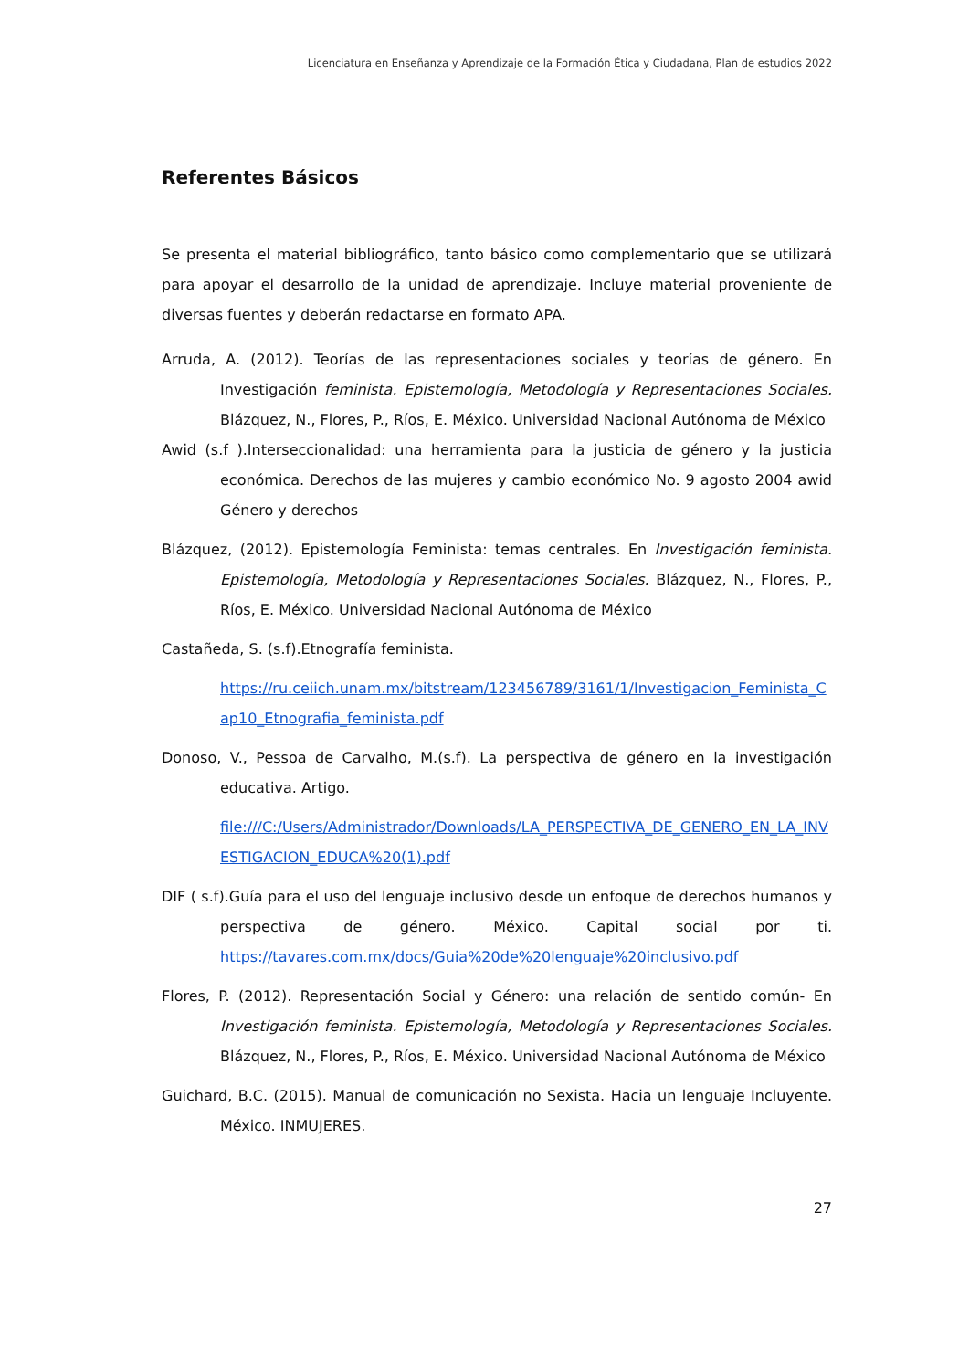Licenciatura en Enseñanza y Aprendizaje de la Formación Ética y Ciudadana, Plan de estudios 2022
Referentes Básicos
Se presenta el material bibliográfico, tanto básico como complementario que se utilizará para apoyar el desarrollo de la unidad de aprendizaje. Incluye material proveniente de diversas fuentes y deberán redactarse en formato APA.
Arruda, A. (2012). Teorías de las representaciones sociales y teorías de género. En Investigación feminista. Epistemología, Metodología y Representaciones Sociales. Blázquez, N., Flores, P., Ríos, E. México. Universidad Nacional Autónoma de México
Awid (s.f ).Interseccionalidad: una herramienta para la justicia de género y la justicia económica. Derechos de las mujeres y cambio económico No. 9 agosto 2004 awid Género y derechos
Blázquez, (2012). Epistemología Feminista: temas centrales. En Investigación feminista. Epistemología, Metodología y Representaciones Sociales. Blázquez, N., Flores, P., Ríos, E. México. Universidad Nacional Autónoma de México
Castañeda, S. (s.f).Etnografía feminista.
https://ru.ceiich.unam.mx/bitstream/123456789/3161/1/Investigacion_Feminista_Cap10_Etnografia_feminista.pdf
Donoso, V., Pessoa de Carvalho, M.(s.f). La perspectiva de género en la investigación educativa. Artigo.
file:///C:/Users/Administrador/Downloads/LA_PERSPECTIVA_DE_GENERO_EN_LA_INVESTIGACION_EDUCA%20(1).pdf
DIF ( s.f).Guía para el uso del lenguaje inclusivo desde un enfoque de derechos humanos y perspectiva de género. México. Capital social por ti. https://tavares.com.mx/docs/Guia%20de%20lenguaje%20inclusivo.pdf
Flores, P. (2012). Representación Social y Género: una relación de sentido común- En Investigación feminista. Epistemología, Metodología y Representaciones Sociales. Blázquez, N., Flores, P., Ríos, E. México. Universidad Nacional Autónoma de México
Guichard, B.C. (2015). Manual de comunicación no Sexista. Hacia un lenguaje Incluyente. México. INMUJERES.
27